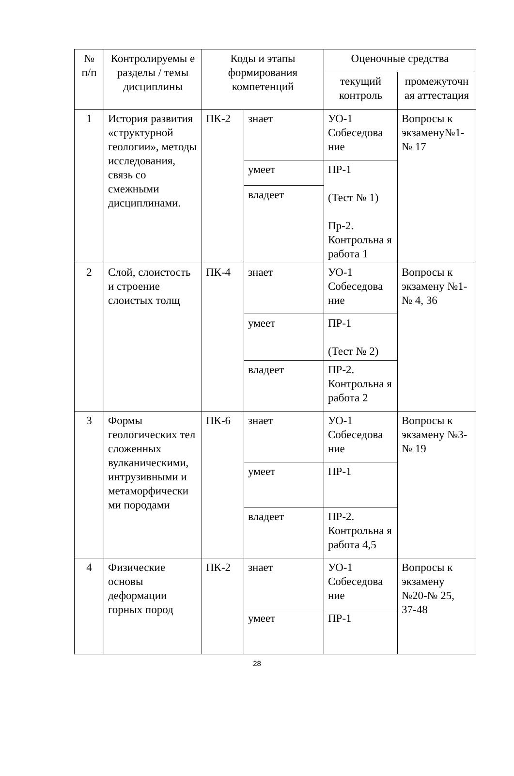| № п/п | Контролируемы е разделы / темы дисциплины | Коды и этапы формирования компетенций | | Оценочные средства | |
| --- | --- | --- | --- | --- | --- |
| | | | | текущий контроль | промежуточн ая аттестация |
| 1 | История развития «структурной геологии», методы исследования, связь со смежными дисциплинами. | ПК-2 | знает | УО-1 Собеседова ние | Вопросы к экзамену№1-№ 17 |
| | | | умеет | ПР-1 (Тест № 1) Пр-2. Контрольна я работа 1 | |
| | | | владеет | | |
| 2 | Слой, слоистость и строение слоистых толщ | ПК-4 | знает | УО-1 Собеседова ние | Вопросы к экзамену №1-№ 4, 36 |
| | | | умеет | ПР-1 (Тест № 2) | |
| | | | владеет | ПР-2. Контрольна я работа 2 | |
| 3 | Формы геологических тел сложенных вулканическими, интрузивными и метаморфически ми породами | ПК-6 | знает | УО-1 Собеседова ние | Вопросы к экзамену №3-№ 19 |
| | | | умеет | ПР-1 | |
| | | | владеет | ПР-2. Контрольна я работа 4,5 | |
| 4 | Физические основы деформации горных пород | ПК-2 | знает | УО-1 Собеседова ние | Вопросы к экзамену №20-№ 25, 37-48 |
| | | | умеет | ПР-1 | |
28